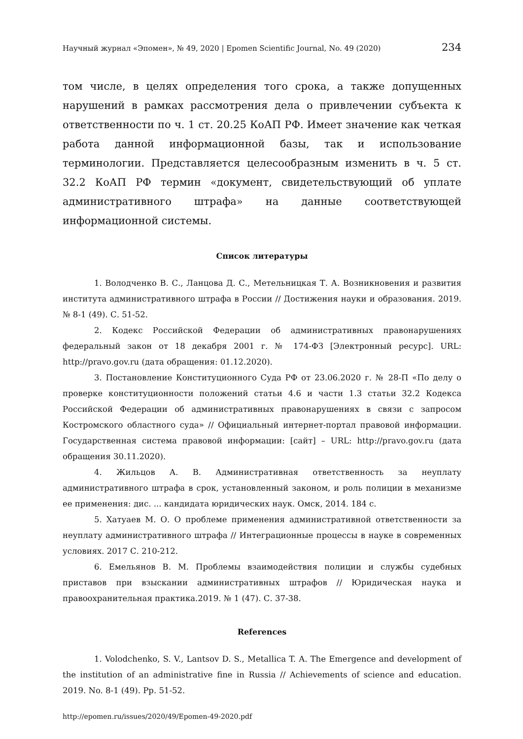Научный журнал «Эпомен», № 49, 2020 | Epomen Scientific Journal, No. 49 (2020) 234
том числе, в целях определения того срока, а также допущенных нарушений в рамках рассмотрения дела о привлечении субъекта к ответственности по ч. 1 ст. 20.25 КоАП РФ. Имеет значение как четкая работа данной информационной базы, так и использование терминологии. Представляется целесообразным изменить в ч. 5 ст. 32.2 КоАП РФ термин «документ, свидетельствующий об уплате административного штрафа» на данные соответствующей информационной системы.
Список литературы
1. Володченко В. С., Ланцова Д. С., Метельницкая Т. А. Возникновения и развития института административного штрафа в России // Достижения науки и образования. 2019. № 8-1 (49). С. 51-52.
2. Кодекс Российской Федерации об административных правонарушениях федеральный закон от 18 декабря 2001 г. № 174-ФЗ [Электронный ресурс]. URL: http://pravo.gov.ru (дата обращения: 01.12.2020).
3. Постановление Конституционного Суда РФ от 23.06.2020 г. № 28-П «По делу о проверке конституционности положений статьи 4.6 и части 1.3 статьи 32.2 Кодекса Российской Федерации об административных правонарушениях в связи с запросом Костромского областного суда» // Официальный интернет-портал правовой информации. Государственная система правовой информации: [сайт] – URL: http://pravo.gov.ru (дата обращения 30.11.2020).
4. Жильцов А. В. Административная ответственность за неуплату административного штрафа в срок, установленный законом, и роль полиции в механизме ее применения: дис. ... кандидата юридических наук. Омск, 2014. 184 с.
5. Хатуаев М. О. О проблеме применения административной ответственности за неуплату административного штрафа // Интеграционные процессы в науке в современных условиях. 2017 С. 210-212.
6. Емельянов В. М. Проблемы взаимодействия полиции и службы судебных приставов при взыскании административных штрафов // Юридическая наука и правоохранительная практика.2019. № 1 (47). С. 37-38.
References
1. Volodchenko, S. V., Lantsov D. S., Metallica T. A. The Emergence and development of the institution of an administrative fine in Russia // Achievements of science and education. 2019. No. 8-1 (49). Pp. 51-52.
http://epomen.ru/issues/2020/49/Epomen-49-2020.pdf